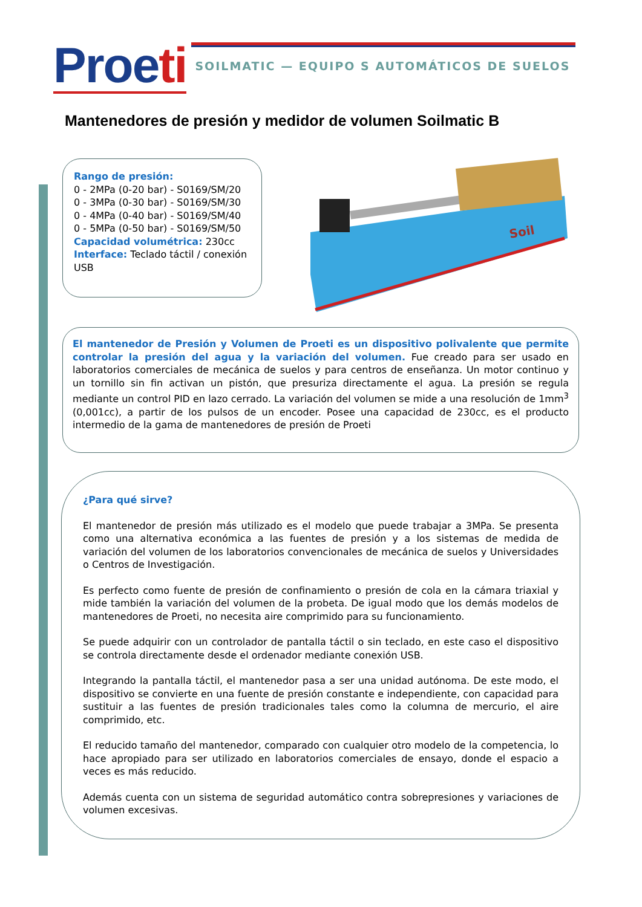Proeti
SOILMATIC — EQUIPO S AUTOMÁTICOS DE SUELOS
Mantenedores de presión y medidor de volumen Soilmatic B
Rango de presión:
0 - 2MPa (0-20 bar) - S0169/SM/20
0 - 3MPa (0-30 bar) - S0169/SM/30
0 - 4MPa (0-40 bar) - S0169/SM/40
0 - 5MPa (0-50 bar) - S0169/SM/50
Capacidad volumétrica: 230cc
Interface: Teclado táctil / conexión USB
Soil
El mantenedor de Presión y Volumen de Proeti es un dispositivo polivalente que permite controlar la presión del agua y la variación del volumen. Fue creado para ser usado en laboratorios comerciales de mecánica de suelos y para centros de enseñanza. Un motor continuo y un tornillo sin fin activan un pistón, que presuriza directamente el agua. La presión se regula mediante un control PID en lazo cerrado. La variación del volumen se mide a una resolución de 1mm<sup>3</sup> (0,001cc), a partir de los pulsos de un encoder. Posee una capacidad de 230cc, es el producto intermedio de la gama de mantenedores de presión de Proeti
¿Para qué sirve?
El mantenedor de presión más utilizado es el modelo que puede trabajar a 3MPa. Se presenta como una alternativa económica a las fuentes de presión y a los sistemas de medida de variación del volumen de los laboratorios convencionales de mecánica de suelos y Universidades o Centros de Investigación.
Es perfecto como fuente de presión de confinamiento o presión de cola en la cámara triaxial y mide también la variación del volumen de la probeta. De igual modo que los demás modelos de mantenedores de Proeti, no necesita aire comprimido para su funcionamiento.
Se puede adquirir con un controlador de pantalla táctil o sin teclado, en este caso el dispositivo se controla directamente desde el ordenador mediante conexión USB.
Integrando la pantalla táctil, el mantenedor pasa a ser una unidad autónoma. De este modo, el dispositivo se convierte en una fuente de presión constante e independiente, con capacidad para sustituir a las fuentes de presión tradicionales tales como la columna de mercurio, el aire comprimido, etc.
El reducido tamaño del mantenedor, comparado con cualquier otro modelo de la competencia, lo hace apropiado para ser utilizado en laboratorios comerciales de ensayo, donde el espacio a veces es más reducido.
Además cuenta con un sistema de seguridad automático contra sobrepresiones y variaciones de volumen excesivas.